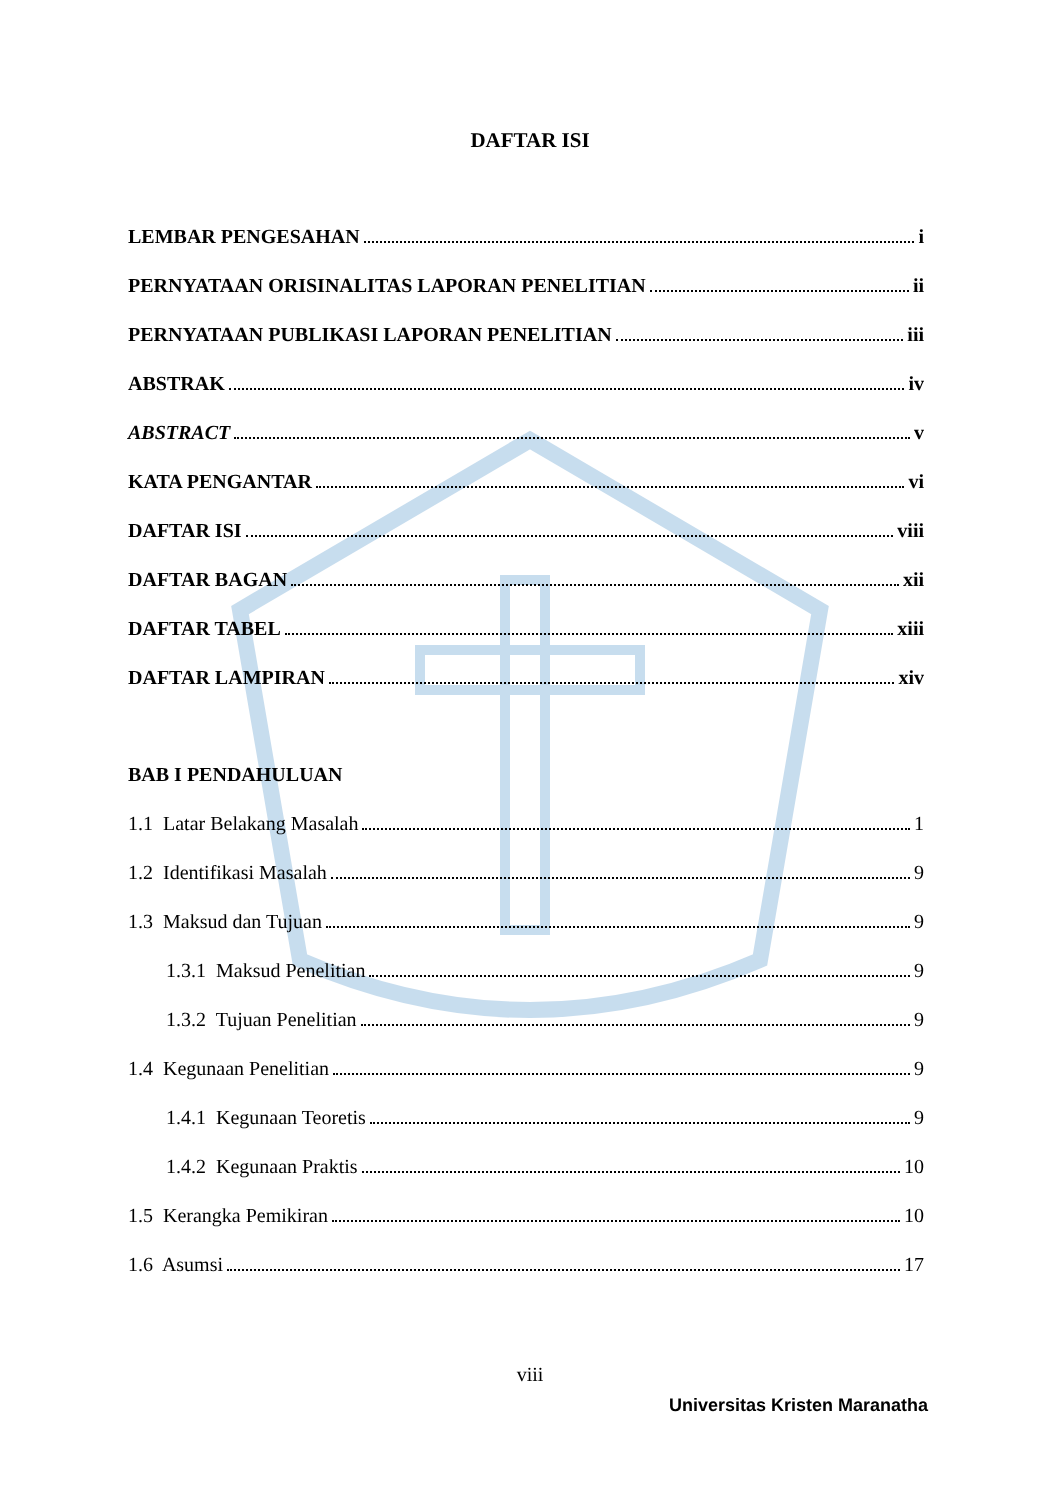DAFTAR ISI
LEMBAR PENGESAHAN i
PERNYATAAN ORISINALITAS LAPORAN PENELITIAN ii
PERNYATAAN PUBLIKASI LAPORAN PENELITIAN iii
ABSTRAK iv
ABSTRACT v
KATA PENGANTAR vi
DAFTAR ISI viii
DAFTAR BAGAN xii
DAFTAR TABEL xiii
DAFTAR LAMPIRAN xiv
BAB I PENDAHULUAN
1.1 Latar Belakang Masalah 1
1.2 Identifikasi Masalah 9
1.3 Maksud dan Tujuan 9
1.3.1 Maksud Penelitian 9
1.3.2 Tujuan Penelitian 9
1.4 Kegunaan Penelitian 9
1.4.1 Kegunaan Teoretis 9
1.4.2 Kegunaan Praktis 10
1.5 Kerangka Pemikiran 10
1.6 Asumsi 17
viii
Universitas Kristen Maranatha